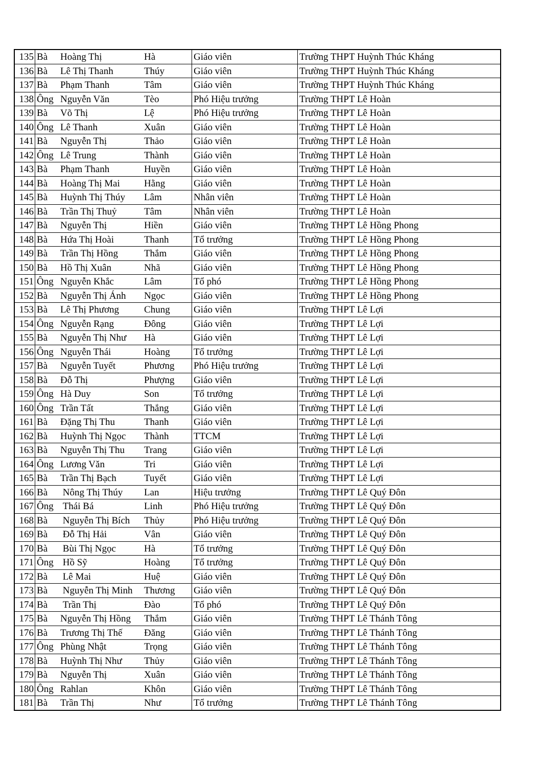| 135 | Bà | Hoàng Thị | Hà | Giáo viên | Trường THPT Huỳnh Thúc Kháng |
| 136 | Bà | Lê Thị Thanh | Thúy | Giáo viên | Trường THPT Huỳnh Thúc Kháng |
| 137 | Bà | Phạm Thanh | Tâm | Giáo viên | Trường THPT Huỳnh Thúc Kháng |
| 138 | Ông | Nguyễn Văn | Tèo | Phó Hiệu trưởng | Trường THPT Lê Hoàn |
| 139 | Bà | Võ Thị | Lệ | Phó Hiệu trưởng | Trường THPT Lê Hoàn |
| 140 | Ông | Lê Thanh | Xuân | Giáo viên | Trường THPT Lê Hoàn |
| 141 | Bà | Nguyễn Thị | Thảo | Giáo viên | Trường THPT Lê Hoàn |
| 142 | Ông | Lê Trung | Thành | Giáo viên | Trường THPT Lê Hoàn |
| 143 | Bà | Phạm Thanh | Huyền | Giáo viên | Trường THPT Lê Hoàn |
| 144 | Bà | Hoàng Thị Mai | Hằng | Giáo viên | Trường THPT Lê Hoàn |
| 145 | Bà | Huỳnh Thị Thúy | Lâm | Nhân viên | Trường THPT Lê Hoàn |
| 146 | Bà | Trần Thị Thuỷ | Tâm | Nhân viên | Trường THPT Lê Hoàn |
| 147 | Bà | Nguyễn Thị | Hiền | Giáo viên | Trường THPT Lê Hồng Phong |
| 148 | Bà | Hứa Thị Hoài | Thanh | Tổ trưởng | Trường THPT Lê Hồng Phong |
| 149 | Bà | Trần Thị Hồng | Thắm | Giáo viên | Trường THPT Lê Hồng Phong |
| 150 | Bà | Hồ Thị Xuân | Nhã | Giáo viên | Trường THPT Lê Hồng Phong |
| 151 | Ông | Nguyễn Khắc | Lâm | Tổ phó | Trường THPT Lê Hồng Phong |
| 152 | Bà | Nguyễn Thị Ánh | Ngọc | Giáo viên | Trường THPT Lê Hồng Phong |
| 153 | Bà | Lê Thị Phương | Chung | Giáo viên | Trường THPT Lê Lợi |
| 154 | Ông | Nguyễn Rạng | Đông | Giáo viên | Trường THPT Lê Lợi |
| 155 | Bà | Nguyễn Thị Như | Hà | Giáo viên | Trường THPT Lê Lợi |
| 156 | Ông | Nguyễn Thái | Hoàng | Tổ trưởng | Trường THPT Lê Lợi |
| 157 | Bà | Nguyễn Tuyết | Phương | Phó Hiệu trưởng | Trường THPT Lê Lợi |
| 158 | Bà | Đỗ Thị | Phượng | Giáo viên | Trường THPT Lê Lợi |
| 159 | Ông | Hà Duy | Son | Tổ trưởng | Trường THPT Lê Lợi |
| 160 | Ông | Trần Tất | Thắng | Giáo viên | Trường THPT Lê Lợi |
| 161 | Bà | Đặng Thị Thu | Thanh | Giáo viên | Trường THPT Lê Lợi |
| 162 | Bà | Huỳnh Thị Ngọc | Thành | TTCM | Trường THPT Lê Lợi |
| 163 | Bà | Nguyễn Thị Thu | Trang | Giáo viên | Trường THPT Lê Lợi |
| 164 | Ông | Lương Văn | Tri | Giáo viên | Trường THPT Lê Lợi |
| 165 | Bà | Trần Thị Bạch | Tuyết | Giáo viên | Trường THPT Lê Lợi |
| 166 | Bà | Nông Thị Thúy | Lan | Hiệu trưởng | Trường THPT Lê Quý Đôn |
| 167 | Ông | Thái Bá | Linh | Phó Hiệu trưởng | Trường THPT Lê Quý Đôn |
| 168 | Bà | Nguyễn Thị Bích | Thủy | Phó Hiệu trưởng | Trường THPT Lê Quý Đôn |
| 169 | Bà | Đỗ Thị Hải | Vân | Giáo viên | Trường THPT Lê Quý Đôn |
| 170 | Bà | Bùi Thị Ngọc | Hà | Tổ trưởng | Trường THPT Lê Quý Đôn |
| 171 | Ông | Hồ Sỹ | Hoàng | Tổ trưởng | Trường THPT Lê Quý Đôn |
| 172 | Bà | Lê Mai | Huệ | Giáo viên | Trường THPT Lê Quý Đôn |
| 173 | Bà | Nguyễn Thị Minh | Thương | Giáo viên | Trường THPT Lê Quý Đôn |
| 174 | Bà | Trần Thị | Đào | Tổ phó | Trường THPT Lê Quý Đôn |
| 175 | Bà | Nguyễn Thị Hồng | Thắm | Giáo viên | Trường THPT Lê Thánh Tông |
| 176 | Bà | Trương Thị Thế | Đăng | Giáo viên | Trường THPT Lê Thánh Tông |
| 177 | Ông | Phùng Nhật | Trọng | Giáo viên | Trường THPT Lê Thánh Tông |
| 178 | Bà | Huỳnh Thị Như | Thủy | Giáo viên | Trường THPT Lê Thánh Tông |
| 179 | Bà | Nguyễn Thị | Xuân | Giáo viên | Trường THPT Lê Thánh Tông |
| 180 | Ông | Rahlan | Khôn | Giáo viên | Trường THPT Lê Thánh Tông |
| 181 | Bà | Trần Thị | Như | Tổ trưởng | Trường THPT Lê Thánh Tông |